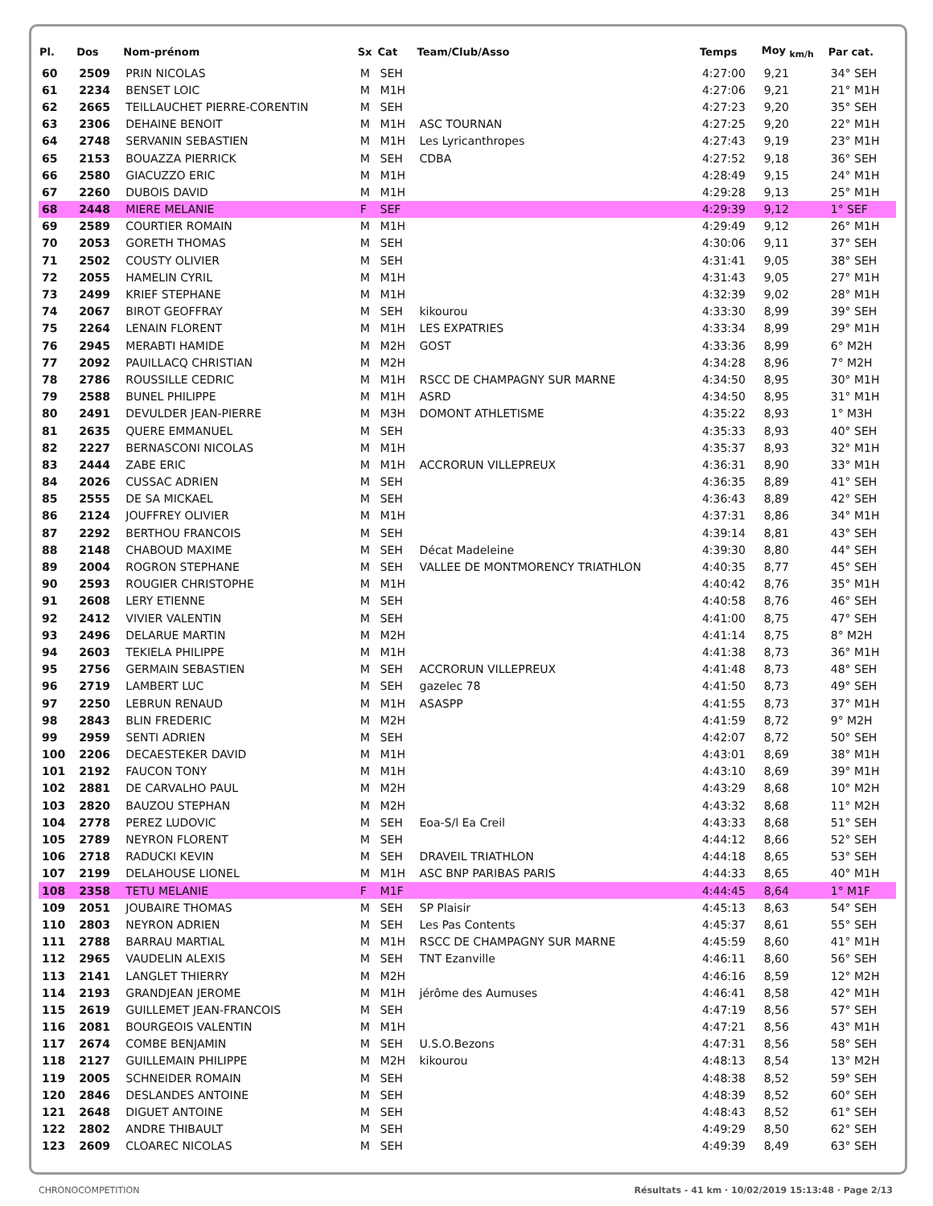| Pl. | Dos | Nom-prénom | Sx | Cat | Team/Club/Asso | Temps | Moy <sub>km/h</sub> | Par cat. |
| --- | --- | --- | --- | --- | --- | --- | --- | --- |
| 60 | 2509 | PRIN NICOLAS | M | SEH | | 4:27:00 | 9,21 | 34° SEH |
| 61 | 2234 | BENSET LOIC | M | M1H | | 4:27:06 | 9,21 | 21° M1H |
| 62 | 2665 | TEILLAUCHET PIERRE-CORENTIN | M | SEH | | 4:27:23 | 9,20 | 35° SEH |
| 63 | 2306 | DEHAINE BENOIT | M | M1H | ASC TOURNAN | 4:27:25 | 9,20 | 22° M1H |
| 64 | 2748 | SERVANIN SEBASTIEN | M | M1H | Les Lyricanthropes | 4:27:43 | 9,19 | 23° M1H |
| 65 | 2153 | BOUAZZA PIERRICK | M | SEH | CDBA | 4:27:52 | 9,18 | 36° SEH |
| 66 | 2580 | GIACUZZO ERIC | M | M1H | | 4:28:49 | 9,15 | 24° M1H |
| 67 | 2260 | DUBOIS DAVID | M | M1H | | 4:29:28 | 9,13 | 25° M1H |
| 68 | 2448 | MIERE MELANIE | F | SEF | | 4:29:39 | 9,12 | 1° SEF |
| 69 | 2589 | COURTIER ROMAIN | M | M1H | | 4:29:49 | 9,12 | 26° M1H |
| 70 | 2053 | GORETH THOMAS | M | SEH | | 4:30:06 | 9,11 | 37° SEH |
| 71 | 2502 | COUSTY OLIVIER | M | SEH | | 4:31:41 | 9,05 | 38° SEH |
| 72 | 2055 | HAMELIN CYRIL | M | M1H | | 4:31:43 | 9,05 | 27° M1H |
| 73 | 2499 | KRIEF STEPHANE | M | M1H | | 4:32:39 | 9,02 | 28° M1H |
| 74 | 2067 | BIROT GEOFFRAY | M | SEH | kikourou | 4:33:30 | 8,99 | 39° SEH |
| 75 | 2264 | LENAIN FLORENT | M | M1H | LES EXPATRIES | 4:33:34 | 8,99 | 29° M1H |
| 76 | 2945 | MERABTI HAMIDE | M | M2H | GOST | 4:33:36 | 8,99 | 6° M2H |
| 77 | 2092 | PAUILLACQ CHRISTIAN | M | M2H | | 4:34:28 | 8,96 | 7° M2H |
| 78 | 2786 | ROUSSILLE CEDRIC | M | M1H | RSCC DE CHAMPAGNY SUR MARNE | 4:34:50 | 8,95 | 30° M1H |
| 79 | 2588 | BUNEL PHILIPPE | M | M1H | ASRD | 4:34:50 | 8,95 | 31° M1H |
| 80 | 2491 | DEVULDER JEAN-PIERRE | M | M3H | DOMONT ATHLETISME | 4:35:22 | 8,93 | 1° M3H |
| 81 | 2635 | QUERE EMMANUEL | M | SEH | | 4:35:33 | 8,93 | 40° SEH |
| 82 | 2227 | BERNASCONI NICOLAS | M | M1H | | 4:35:37 | 8,93 | 32° M1H |
| 83 | 2444 | ZABE ERIC | M | M1H | ACCRORUN VILLEPREUX | 4:36:31 | 8,90 | 33° M1H |
| 84 | 2026 | CUSSAC ADRIEN | M | SEH | | 4:36:35 | 8,89 | 41° SEH |
| 85 | 2555 | DE SA MICKAEL | M | SEH | | 4:36:43 | 8,89 | 42° SEH |
| 86 | 2124 | JOUFFREY OLIVIER | M | M1H | | 4:37:31 | 8,86 | 34° M1H |
| 87 | 2292 | BERTHOU FRANCOIS | M | SEH | | 4:39:14 | 8,81 | 43° SEH |
| 88 | 2148 | CHABOUD MAXIME | M | SEH | Décat Madeleine | 4:39:30 | 8,80 | 44° SEH |
| 89 | 2004 | ROGRON STEPHANE | M | SEH | VALLEE DE MONTMORENCY TRIATHLON | 4:40:35 | 8,77 | 45° SEH |
| 90 | 2593 | ROUGIER CHRISTOPHE | M | M1H | | 4:40:42 | 8,76 | 35° M1H |
| 91 | 2608 | LERY ETIENNE | M | SEH | | 4:40:58 | 8,76 | 46° SEH |
| 92 | 2412 | VIVIER VALENTIN | M | SEH | | 4:41:00 | 8,75 | 47° SEH |
| 93 | 2496 | DELARUE MARTIN | M | M2H | | 4:41:14 | 8,75 | 8° M2H |
| 94 | 2603 | TEKIELA PHILIPPE | M | M1H | | 4:41:38 | 8,73 | 36° M1H |
| 95 | 2756 | GERMAIN SEBASTIEN | M | SEH | ACCRORUN VILLEPREUX | 4:41:48 | 8,73 | 48° SEH |
| 96 | 2719 | LAMBERT LUC | M | SEH | gazelec 78 | 4:41:50 | 8,73 | 49° SEH |
| 97 | 2250 | LEBRUN RENAUD | M | M1H | ASASPP | 4:41:55 | 8,73 | 37° M1H |
| 98 | 2843 | BLIN FREDERIC | M | M2H | | 4:41:59 | 8,72 | 9° M2H |
| 99 | 2959 | SENTI ADRIEN | M | SEH | | 4:42:07 | 8,72 | 50° SEH |
| 100 | 2206 | DECAESTEKER DAVID | M | M1H | | 4:43:01 | 8,69 | 38° M1H |
| 101 | 2192 | FAUCON TONY | M | M1H | | 4:43:10 | 8,69 | 39° M1H |
| 102 | 2881 | DE CARVALHO PAUL | M | M2H | | 4:43:29 | 8,68 | 10° M2H |
| 103 | 2820 | BAUZOU STEPHAN | M | M2H | | 4:43:32 | 8,68 | 11° M2H |
| 104 | 2778 | PEREZ LUDOVIC | M | SEH | Eoa-S/l Ea Creil | 4:43:33 | 8,68 | 51° SEH |
| 105 | 2789 | NEYRON FLORENT | M | SEH | | 4:44:12 | 8,66 | 52° SEH |
| 106 | 2718 | RADUCKI KEVIN | M | SEH | DRAVEIL TRIATHLON | 4:44:18 | 8,65 | 53° SEH |
| 107 | 2199 | DELAHOUSE LIONEL | M | M1H | ASC BNP PARIBAS PARIS | 4:44:33 | 8,65 | 40° M1H |
| 108 | 2358 | TETU MELANIE | F | M1F | | 4:44:45 | 8,64 | 1° M1F |
| 109 | 2051 | JOUBAIRE THOMAS | M | SEH | SP Plaisir | 4:45:13 | 8,63 | 54° SEH |
| 110 | 2803 | NEYRON ADRIEN | M | SEH | Les Pas Contents | 4:45:37 | 8,61 | 55° SEH |
| 111 | 2788 | BARRAU MARTIAL | M | M1H | RSCC DE CHAMPAGNY SUR MARNE | 4:45:59 | 8,60 | 41° M1H |
| 112 | 2965 | VAUDELIN ALEXIS | M | SEH | TNT Ezanville | 4:46:11 | 8,60 | 56° SEH |
| 113 | 2141 | LANGLET THIERRY | M | M2H | | 4:46:16 | 8,59 | 12° M2H |
| 114 | 2193 | GRANDJEAN JEROME | M | M1H | jérôme des Aumuses | 4:46:41 | 8,58 | 42° M1H |
| 115 | 2619 | GUILLEMET JEAN-FRANCOIS | M | SEH | | 4:47:19 | 8,56 | 57° SEH |
| 116 | 2081 | BOURGEOIS VALENTIN | M | M1H | | 4:47:21 | 8,56 | 43° M1H |
| 117 | 2674 | COMBE BENJAMIN | M | SEH | U.S.O.Bezons | 4:47:31 | 8,56 | 58° SEH |
| 118 | 2127 | GUILLEMAIN PHILIPPE | M | M2H | kikourou | 4:48:13 | 8,54 | 13° M2H |
| 119 | 2005 | SCHNEIDER ROMAIN | M | SEH | | 4:48:38 | 8,52 | 59° SEH |
| 120 | 2846 | DESLANDES ANTOINE | M | SEH | | 4:48:39 | 8,52 | 60° SEH |
| 121 | 2648 | DIGUET ANTOINE | M | SEH | | 4:48:43 | 8,52 | 61° SEH |
| 122 | 2802 | ANDRE THIBAULT | M | SEH | | 4:49:29 | 8,50 | 62° SEH |
| 123 | 2609 | CLOAREC NICOLAS | M | SEH | | 4:49:39 | 8,49 | 63° SEH |
CHRONOCOMPETITION Résultats - 41 km · 10/02/2019 15:13:48 · Page 2/13